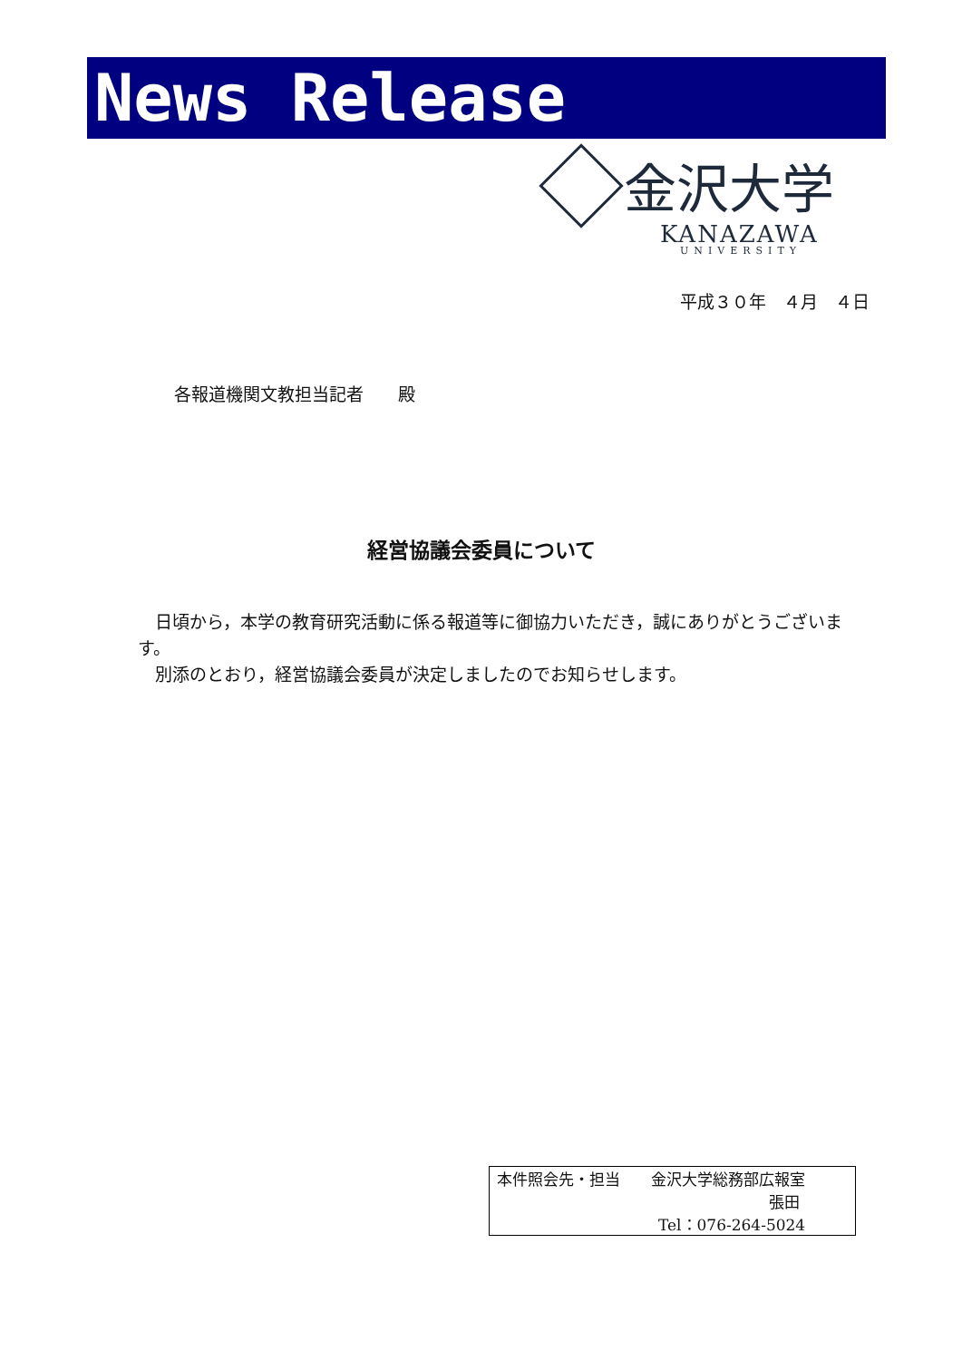News Release
金沢大学
KANAZAWA
UNIVERSITY
平成３０年　４月　４日
各報道機関文教担当記者　　殿
経営協議会委員について
　日頃から，本学の教育研究活動に係る報道等に御協力いただき，誠にありがとうございます。
　別添のとおり，経営協議会委員が決定しましたのでお知らせします。
本件照会先・担当　　金沢大学総務部広報室
張田
Tel：076-264-5024